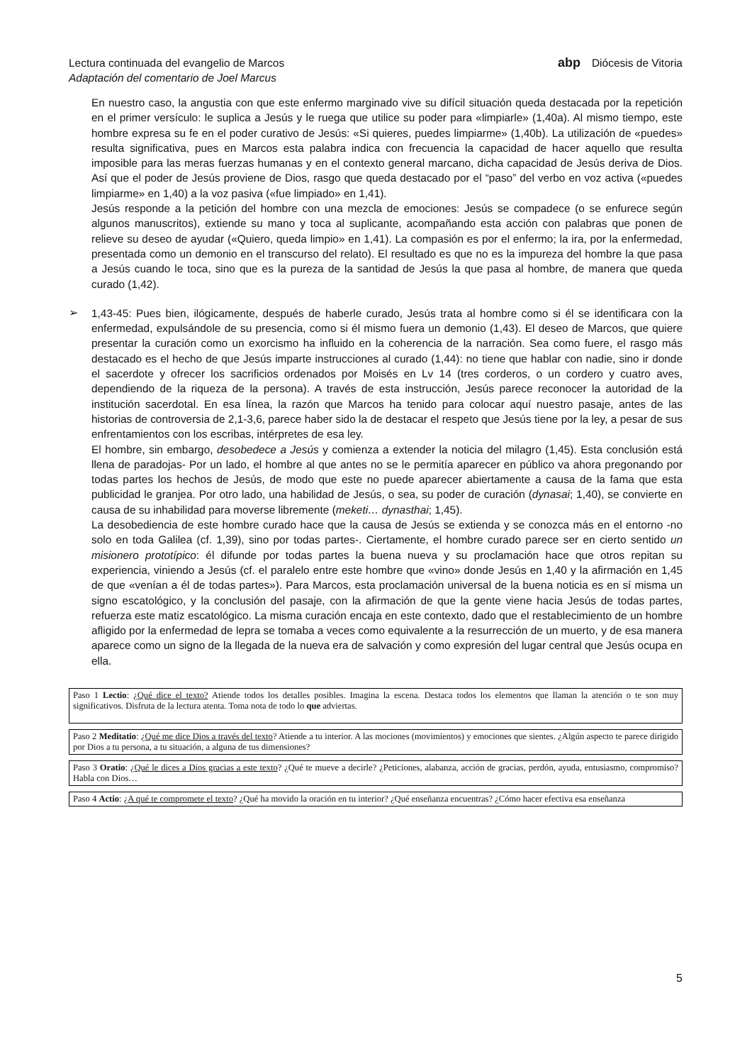Lectura continuada del evangelio de Marcos
Adaptación del comentario de Joel Marcus
abp Diócesis de Vitoria
En nuestro caso, la angustia con que este enfermo marginado vive su difícil situación queda destacada por la repetición en el primer versículo: le suplica a Jesús y le ruega que utilice su poder para «limpiarle» (1,40a). Al mismo tiempo, este hombre expresa su fe en el poder curativo de Jesús: «Si quieres, puedes limpiarme» (1,40b). La utilización de «puedes» resulta significativa, pues en Marcos esta palabra indica con frecuencia la capacidad de hacer aquello que resulta imposible para las meras fuerzas humanas y en el contexto general marcano, dicha capacidad de Jesús deriva de Dios. Así que el poder de Jesús proviene de Dios, rasgo que queda destacado por el “paso” del verbo en voz activa («puedes limpiarme» en 1,40) a la voz pasiva («fue limpiado» en 1,41).
Jesús responde a la petición del hombre con una mezcla de emociones: Jesús se compadece (o se enfurece según algunos manuscritos), extiende su mano y toca al suplicante, acompañando esta acción con palabras que ponen de relieve su deseo de ayudar («Quiero, queda limpio» en 1,41). La compasión es por el enfermo; la ira, por la enfermedad, presentada como un demonio en el transcurso del relato). El resultado es que no es la impureza del hombre la que pasa a Jesús cuando le toca, sino que es la pureza de la santidad de Jesús la que pasa al hombre, de manera que queda curado (1,42).
➢
1,43-45: Pues bien, ilógicamente, después de haberle curado, Jesús trata al hombre como si él se identificara con la enfermedad, expulsándole de su presencia, como si él mismo fuera un demonio (1,43). El deseo de Marcos, que quiere presentar la curación como un exorcismo ha influido en la coherencia de la narración. Sea como fuere, el rasgo más destacado es el hecho de que Jesús imparte instrucciones al curado (1,44): no tiene que hablar con nadie, sino ir donde el sacerdote y ofrecer los sacrificios ordenados por Moisés en Lv 14 (tres corderos, o un cordero y cuatro aves, dependiendo de la riqueza de la persona). A través de esta instrucción, Jesús parece reconocer la autoridad de la institución sacerdotal. En esa línea, la razón que Marcos ha tenido para colocar aquí nuestro pasaje, antes de las historias de controversia de 2,1-3,6, parece haber sido la de destacar el respeto que Jesús tiene por la ley, a pesar de sus enfrentamientos con los escribas, intérpretes de esa ley.
El hombre, sin embargo, desobedece a Jesús y comienza a extender la noticia del milagro (1,45). Esta conclusión está llena de paradojas- Por un lado, el hombre al que antes no se le permitía aparecer en público va ahora pregonando por todas partes los hechos de Jesús, de modo que este no puede aparecer abiertamente a causa de la fama que esta publicidad le granjea. Por otro lado, una habilidad de Jesús, o sea, su poder de curación (dynasai; 1,40), se convierte en causa de su inhabilidad para moverse libremente (meketi… dynasthai; 1,45).
La desobediencia de este hombre curado hace que la causa de Jesús se extienda y se conozca más en el entorno -no solo en toda Galilea (cf. 1,39), sino por todas partes-. Ciertamente, el hombre curado parece ser en cierto sentido un misionero prototípico: él difunde por todas partes la buena nueva y su proclamación hace que otros repitan su experiencia, viniendo a Jesús (cf. el paralelo entre este hombre que «vino» donde Jesús en 1,40 y la afirmación en 1,45 de que «venían a él de todas partes»). Para Marcos, esta proclamación universal de la buena noticia es en sí misma un signo escatológico, y la conclusión del pasaje, con la afirmación de que la gente viene hacia Jesús de todas partes, refuerza este matiz escatológico. La misma curación encaja en este contexto, dado que el restablecimiento de un hombre afligido por la enfermedad de lepra se tomaba a veces como equivalente a la resurrección de un muerto, y de esa manera aparece como un signo de la llegada de la nueva era de salvación y como expresión del lugar central que Jesús ocupa en ella.
Paso 1 Lectio: ¿Qué dice el texto? Atiende todos los detalles posibles. Imagina la escena. Destaca todos los elementos que llaman la atención o te son muy significativos. Disfruta de la lectura atenta. Toma nota de todo lo que adviertas.
Paso 2 Meditatio: ¿Qué me dice Dios a través del texto? Atiende a tu interior. A las mociones (movimientos) y emociones que sientes. ¿Algún aspecto te parece dirigido por Dios a tu persona, a tu situación, a alguna de tus dimensiones?
Paso 3 Oratio: ¿Qué le dices a Dios gracias a este texto? ¿Qué te mueve a decirle? ¿Peticiones, alabanza, acción de gracias, perdón, ayuda, entusiasmo, compromiso? Habla con Dios…
Paso 4 Actio: ¿A qué te compromete el texto? ¿Qué ha movido la oración en tu interior? ¿Qué enseñanza encuentras? ¿Cómo hacer efectiva esa enseñanza
5